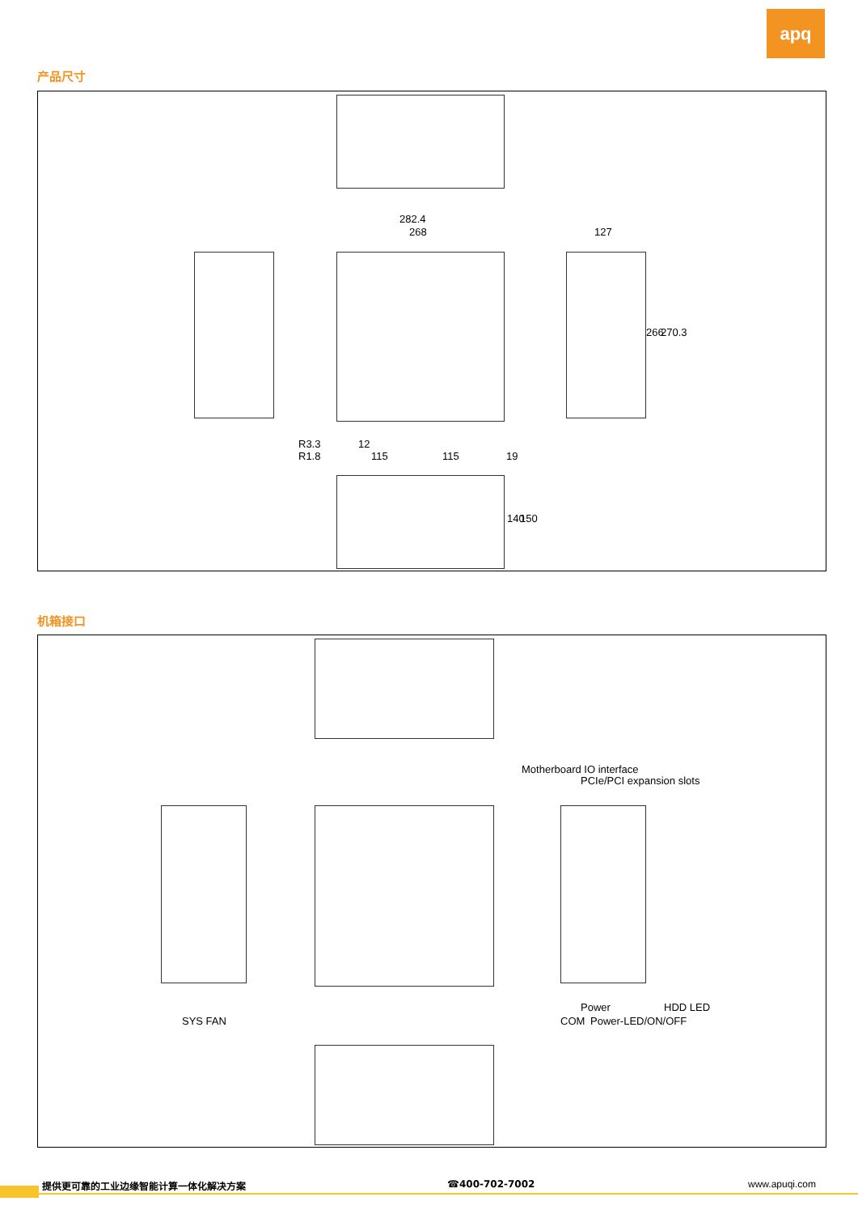apq
产品尺寸
282.4
268 127
266 270.3
R3.3 12
R1.8 115 115 19
140 150
机箱接口
Motherboard IO interface
PCIe/PCI expansion slots
SYS FAN
Power HDD LED
COM Power-LED/ON/OFF
提供更可靠的工业边缘智能计算一体化解决方案 ☎400-702-7002 www.apuqi.com